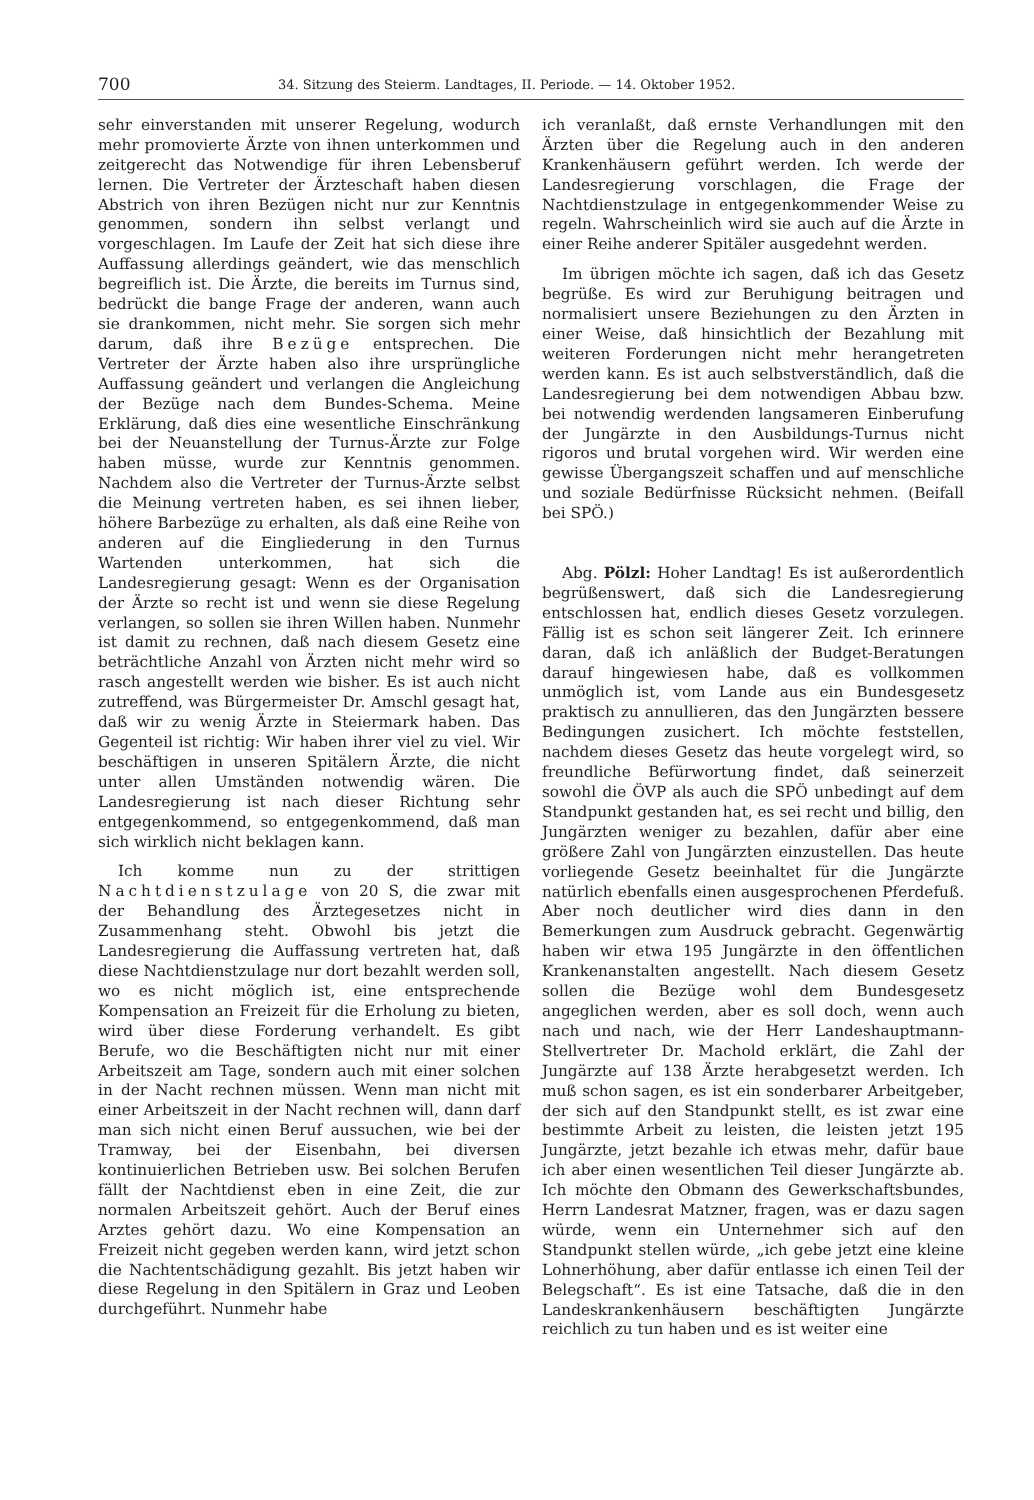700 34. Sitzung des Steierm. Landtages, II. Periode. — 14. Oktober 1952.
sehr einverstanden mit unserer Regelung, wodurch mehr promovierte Ärzte von ihnen unterkommen und zeitgerecht das Notwendige für ihren Lebensberuf lernen. Die Vertreter der Ärzteschaft haben diesen Abstrich von ihren Bezügen nicht nur zur Kenntnis genommen, sondern ihn selbst verlangt und vorgeschlagen. Im Laufe der Zeit hat sich diese ihre Auffassung allerdings geändert, wie das menschlich begreiflich ist. Die Ärzte, die bereits im Turnus sind, bedrückt die bange Frage der anderen, wann auch sie drankommen, nicht mehr. Sie sorgen sich mehr darum, daß ihre Bezüge entsprechen. Die Vertreter der Ärzte haben also ihre ursprüngliche Auffassung geändert und verlangen die Angleichung der Bezüge nach dem Bundes-Schema. Meine Erklärung, daß dies eine wesentliche Einschränkung bei der Neuanstellung der Turnus-Ärzte zur Folge haben müsse, wurde zur Kenntnis genommen. Nachdem also die Vertreter der Turnus-Ärzte selbst die Meinung vertreten haben, es sei ihnen lieber, höhere Barbezüge zu erhalten, als daß eine Reihe von anderen auf die Eingliederung in den Turnus Wartenden unterkommen, hat sich die Landesregierung gesagt: Wenn es der Organisation der Ärzte so recht ist und wenn sie diese Regelung verlangen, so sollen sie ihren Willen haben. Nunmehr ist damit zu rechnen, daß nach diesem Gesetz eine beträchtliche Anzahl von Ärzten nicht mehr wird so rasch angestellt werden wie bisher. Es ist auch nicht zutreffend, was Bürgermeister Dr. Amschl gesagt hat, daß wir zu wenig Ärzte in Steiermark haben. Das Gegenteil ist richtig: Wir haben ihrer viel zu viel. Wir beschäftigen in unseren Spitälern Ärzte, die nicht unter allen Umständen notwendig wären. Die Landesregierung ist nach dieser Richtung sehr entgegenkommend, so entgegenkommend, daß man sich wirklich nicht beklagen kann.
Ich komme nun zu der strittigen Nachtdienstzulage von 20 S, die zwar mit der Behandlung des Ärztegesetzes nicht in Zusammenhang steht. Obwohl bis jetzt die Landesregierung die Auffassung vertreten hat, daß diese Nachtdienstzulage nur dort bezahlt werden soll, wo es nicht möglich ist, eine entsprechende Kompensation an Freizeit für die Erholung zu bieten, wird über diese Forderung verhandelt. Es gibt Berufe, wo die Beschäftigten nicht nur mit einer Arbeitszeit am Tage, sondern auch mit einer solchen in der Nacht rechnen müssen. Wenn man nicht mit einer Arbeitszeit in der Nacht rechnen will, dann darf man sich nicht einen Beruf aussuchen, wie bei der Tramway, bei der Eisenbahn, bei diversen kontinuierlichen Betrieben usw. Bei solchen Berufen fällt der Nachtdienst eben in eine Zeit, die zur normalen Arbeitszeit gehört. Auch der Beruf eines Arztes gehört dazu. Wo eine Kompensation an Freizeit nicht gegeben werden kann, wird jetzt schon die Nachtentschädigung gezahlt. Bis jetzt haben wir diese Regelung in den Spitälern in Graz und Leoben durchgeführt. Nunmehr habe
ich veranlaßt, daß ernste Verhandlungen mit den Ärzten über die Regelung auch in den anderen Krankenhäusern geführt werden. Ich werde der Landesregierung vorschlagen, die Frage der Nachtdienstzulage in entgegenkommender Weise zu regeln. Wahrscheinlich wird sie auch auf die Ärzte in einer Reihe anderer Spitäler ausgedehnt werden.
Im übrigen möchte ich sagen, daß ich das Gesetz begrüße. Es wird zur Beruhigung beitragen und normalisiert unsere Beziehungen zu den Ärzten in einer Weise, daß hinsichtlich der Bezahlung mit weiteren Forderungen nicht mehr herangetreten werden kann. Es ist auch selbstverständlich, daß die Landesregierung bei dem notwendigen Abbau bzw. bei notwendig werdenden langsameren Einberufung der Jungärzte in den Ausbildungs-Turnus nicht rigoros und brutal vorgehen wird. Wir werden eine gewisse Übergangszeit schaffen und auf menschliche und soziale Bedürfnisse Rücksicht nehmen. (Beifall bei SPÖ.)
Abg. Pölzl: Hoher Landtag! Es ist außerordentlich begrüßenswert, daß sich die Landesregierung entschlossen hat, endlich dieses Gesetz vorzulegen. Fällig ist es schon seit längerer Zeit. Ich erinnere daran, daß ich anläßlich der Budget-Beratungen darauf hingewiesen habe, daß es vollkommen unmöglich ist, vom Lande aus ein Bundesgesetz praktisch zu annullieren, das den Jungärzten bessere Bedingungen zusichert. Ich möchte feststellen, nachdem dieses Gesetz das heute vorgelegt wird, so freundliche Befürwortung findet, daß seinerzeit sowohl die ÖVP als auch die SPÖ unbedingt auf dem Standpunkt gestanden hat, es sei recht und billig, den Jungärzten weniger zu bezahlen, dafür aber eine größere Zahl von Jungärzten einzustellen. Das heute vorliegende Gesetz beeinhaltet für die Jungärzte natürlich ebenfalls einen ausgesprochenen Pferdefuß. Aber noch deutlicher wird dies dann in den Bemerkungen zum Ausdruck gebracht. Gegenwärtig haben wir etwa 195 Jungärzte in den öffentlichen Krankenanstalten angestellt. Nach diesem Gesetz sollen die Bezüge wohl dem Bundesgesetz angeglichen werden, aber es soll doch, wenn auch nach und nach, wie der Herr Landeshauptmann-Stellvertreter Dr. Machold erklärt, die Zahl der Jungärzte auf 138 Ärzte herabgesetzt werden. Ich muß schon sagen, es ist ein sonderbarer Arbeitgeber, der sich auf den Standpunkt stellt, es ist zwar eine bestimmte Arbeit zu leisten, die leisten jetzt 195 Jungärzte, jetzt bezahle ich etwas mehr, dafür baue ich aber einen wesentlichen Teil dieser Jungärzte ab. Ich möchte den Obmann des Gewerkschaftsbundes, Herrn Landesrat Matzner, fragen, was er dazu sagen würde, wenn ein Unternehmer sich auf den Standpunkt stellen würde, „ich gebe jetzt eine kleine Lohnerhöhung, aber dafür entlasse ich einen Teil der Belegschaft“. Es ist eine Tatsache, daß die in den Landeskrankenhäusern beschäftigten Jungärzte reichlich zu tun haben und es ist weiter eine